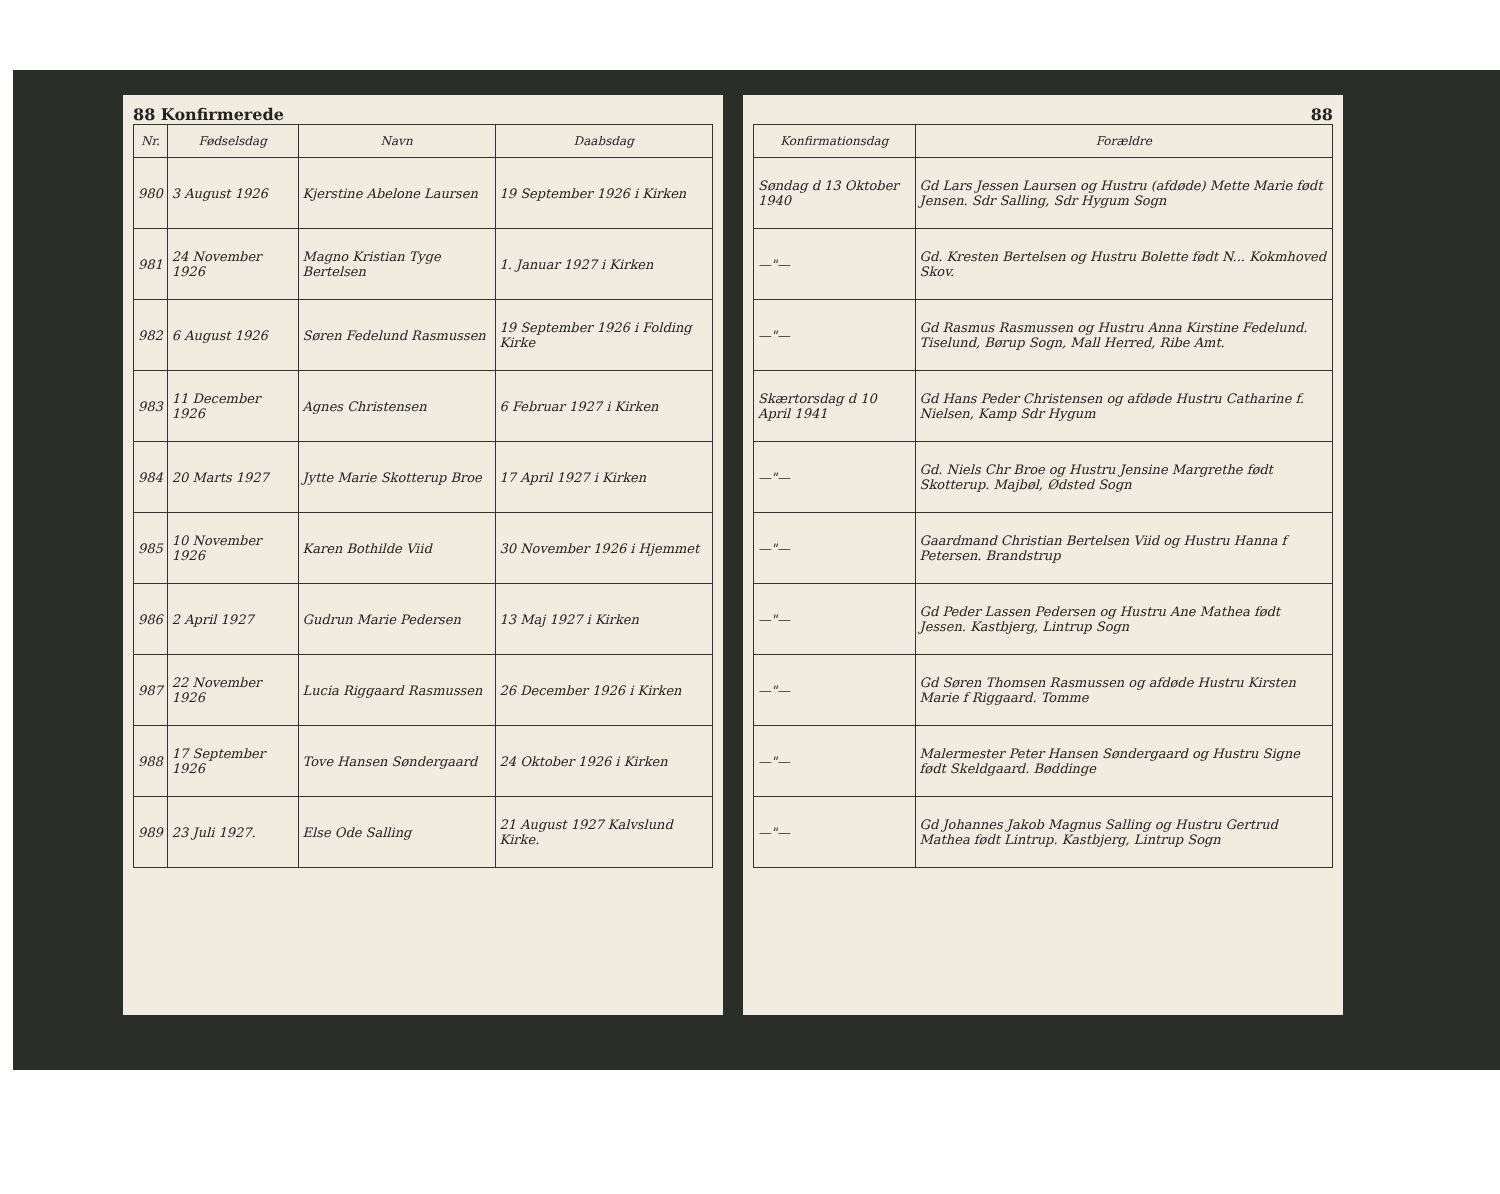88 Konfirmerede
| Nr. | Fødselsdag | Navn | Daabsdag |
| --- | --- | --- | --- |
| 980 | 3 August 1926 | Kjerstine Abelone Laursen | 19 September 1926 i Kirken |
| 981 | 24 November 1926 | Magno Kristian Tyge Bertelsen | 1. Januar 1927 i Kirken |
| 982 | 6 August 1926 | Søren Fedelund Rasmussen | 19 September 1926 i Folding Kirke |
| 983 | 11 December 1926 | Agnes Christensen | 6 Februar 1927 i Kirken |
| 984 | 20 Marts 1927 | Jytte Marie Skotterup Broe | 17 April 1927 i Kirken |
| 985 | 10 November 1926 | Karen Bothilde Viid | 30 November 1926 i Hjemmet |
| 986 | 2 April 1927 | Gudrun Marie Pedersen | 13 Maj 1927 i Kirken |
| 987 | 22 November 1926 | Lucia Riggaard Rasmussen | 26 December 1926 i Kirken |
| 988 | 17 September 1926 | Tove Hansen Søndergaard | 24 Oktober 1926 i Kirken |
| 989 | 23 Juli 1927. | Else Ode Salling | 21 August 1927 Kalvslund Kirke. |
88
| Konfirmationsdag | Forældre |
| --- | --- |
| Søndag d 13 Oktober 1940 | Gd Lars Jessen Laursen og Hustru (afdøde) Mette Marie født Jensen. Sdr Salling, Sdr Hygum Sogn |
| —"— | Gd. Kresten Bertelsen og Hustru Bolette født N... Kokmhoved Skov. |
| —"— | Gd Rasmus Rasmussen og Hustru Anna Kirstine Fedelund. Tiselund, Børup Sogn, Mall Herred, Ribe Amt. |
| Skærtorsdag d 10 April 1941 | Gd Hans Peder Christensen og afdøde Hustru Catharine f. Nielsen, Kamp Sdr Hygum |
| —"— | Gd. Niels Chr Broe og Hustru Jensine Margrethe født Skotterup. Majbøl, Ødsted Sogn |
| —"— | Gaardmand Christian Bertelsen Viid og Hustru Hanna f Petersen. Brandstrup |
| —"— | Gd Peder Lassen Pedersen og Hustru Ane Mathea født Jessen. Kastbjerg, Lintrup Sogn |
| —"— | Gd Søren Thomsen Rasmussen og afdøde Hustru Kirsten Marie f Riggaard. Tomme |
| —"— | Malermester Peter Hansen Søndergaard og Hustru Signe født Skeldgaard. Bøddinge |
| —"— | Gd Johannes Jakob Magnus Salling og Hustru Gertrud Mathea født Lintrup. Kastbjerg, Lintrup Sogn |